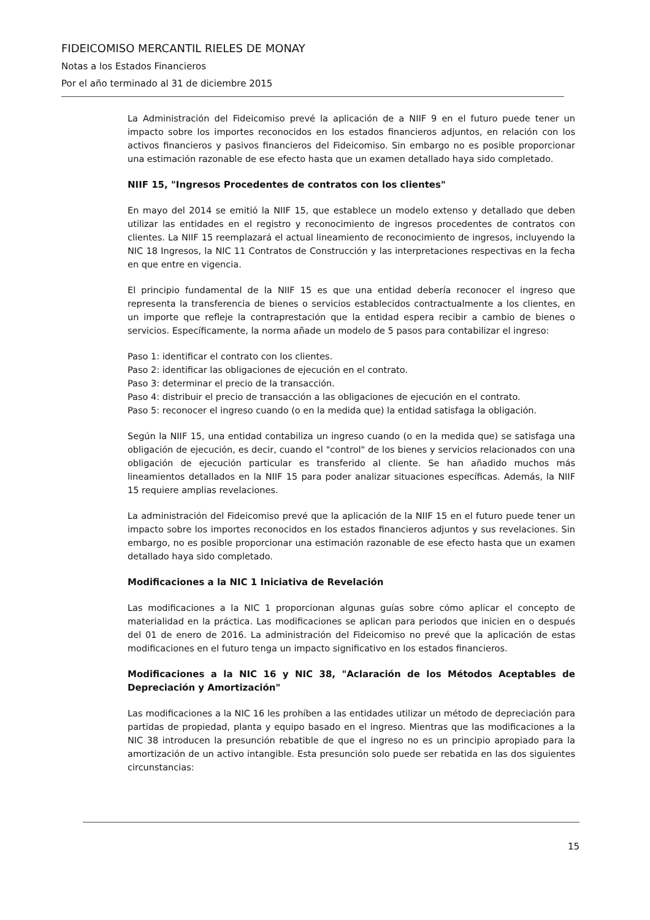FIDEICOMISO MERCANTIL RIELES DE MONAY
Notas a los Estados Financieros
Por el año terminado al 31 de diciembre 2015
La Administración del Fideicomiso prevé la aplicación de a NIIF 9 en el futuro puede tener un impacto sobre los importes reconocidos en los estados financieros adjuntos, en relación con los activos financieros y pasivos financieros del Fideicomiso. Sin embargo no es posible proporcionar una estimación razonable de ese efecto hasta que un examen detallado haya sido completado.
NIIF 15, "Ingresos Procedentes de contratos con los clientes"
En mayo del 2014 se emitió la NIIF 15, que establece un modelo extenso y detallado que deben utilizar las entidades en el registro y reconocimiento de ingresos procedentes de contratos con clientes. La NIIF 15 reemplazará el actual lineamiento de reconocimiento de ingresos, incluyendo la NIC 18 Ingresos, la NIC 11 Contratos de Construcción y las interpretaciones respectivas en la fecha en que entre en vigencia.
El principio fundamental de la NIIF 15 es que una entidad debería reconocer el ingreso que representa la transferencia de bienes o servicios establecidos contractualmente a los clientes, en un importe que refleje la contraprestación que la entidad espera recibir a cambio de bienes o servicios. Específicamente, la norma añade un modelo de 5 pasos para contabilizar el ingreso:
Paso 1: identificar el contrato con los clientes.
Paso 2: identificar las obligaciones de ejecución en el contrato.
Paso 3: determinar el precio de la transacción.
Paso 4: distribuir el precio de transacción a las obligaciones de ejecución en el contrato.
Paso 5: reconocer el ingreso cuando (o en la medida que) la entidad satisfaga la obligación.
Según la NIIF 15, una entidad contabiliza un ingreso cuando (o en la medida que) se satisfaga una obligación de ejecución, es decir, cuando el "control" de los bienes y servicios relacionados con una obligación de ejecución particular es transferido al cliente. Se han añadido muchos más lineamientos detallados en la NIIF 15 para poder analizar situaciones específicas. Además, la NIIF 15 requiere amplias revelaciones.
La administración del Fideicomiso prevé que la aplicación de la NIIF 15 en el futuro puede tener un impacto sobre los importes reconocidos en los estados financieros adjuntos y sus revelaciones. Sin embargo, no es posible proporcionar una estimación razonable de ese efecto hasta que un examen detallado haya sido completado.
Modificaciones a la NIC 1 Iniciativa de Revelación
Las modificaciones a la NIC 1 proporcionan algunas guías sobre cómo aplicar el concepto de materialidad en la práctica. Las modificaciones se aplican para periodos que inicien en o después del 01 de enero de 2016. La administración del Fideicomiso no prevé que la aplicación de estas modificaciones en el futuro tenga un impacto significativo en los estados financieros.
Modificaciones a la NIC 16 y NIC 38, "Aclaración de los Métodos Aceptables de Depreciación y Amortización"
Las modificaciones a la NIC 16 les prohíben a las entidades utilizar un método de depreciación para partidas de propiedad, planta y equipo basado en el ingreso. Mientras que las modificaciones a la NIC 38 introducen la presunción rebatible de que el ingreso no es un principio apropiado para la amortización de un activo intangible. Esta presunción solo puede ser rebatida en las dos siguientes circunstancias:
15